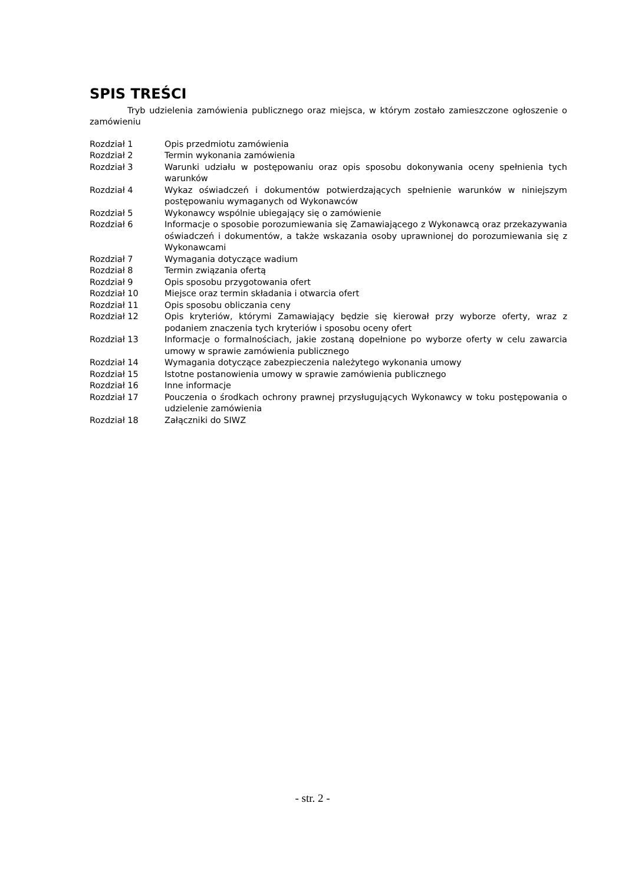SPIS TREŚCI
Tryb udzielenia zamówienia publicznego oraz miejsca, w którym zostało zamieszczone ogłoszenie o zamówieniu
| Rozdział 1 | Opis przedmiotu zamówienia |
| Rozdział 2 | Termin wykonania zamówienia |
| Rozdział 3 | Warunki udziału w postępowaniu oraz opis sposobu dokonywania oceny spełnienia tych warunków |
| Rozdział 4 | Wykaz oświadczeń i dokumentów potwierdzających spełnienie warunków w niniejszym postępowaniu wymaganych od Wykonawców |
| Rozdział 5 | Wykonawcy wspólnie ubiegający się o zamówienie |
| Rozdział 6 | Informacje o sposobie porozumiewania się Zamawiającego z Wykonawcą oraz przekazywania oświadczeń i dokumentów, a także wskazania osoby uprawnionej do porozumiewania się z Wykonawcami |
| Rozdział 7 | Wymagania dotyczące wadium |
| Rozdział 8 | Termin związania ofertą |
| Rozdział 9 | Opis sposobu przygotowania ofert |
| Rozdział 10 | Miejsce oraz termin składania i otwarcia ofert |
| Rozdział 11 | Opis sposobu obliczania ceny |
| Rozdział 12 | Opis kryteriów, którymi Zamawiający będzie się kierował przy wyborze oferty, wraz z podaniem znaczenia tych kryteriów i sposobu oceny ofert |
| Rozdział 13 | Informacje o formalnościach, jakie zostaną dopełnione po wyborze oferty w celu zawarcia umowy w sprawie zamówienia publicznego |
| Rozdział 14 | Wymagania dotyczące zabezpieczenia należytego wykonania umowy |
| Rozdział 15 | Istotne postanowienia umowy w sprawie zamówienia publicznego |
| Rozdział 16 | Inne informacje |
| Rozdział 17 | Pouczenia o środkach ochrony prawnej przysługujących Wykonawcy w toku postępowania o udzielenie zamówienia |
| Rozdział 18 | Załączniki do SIWZ |
- str. 2 -